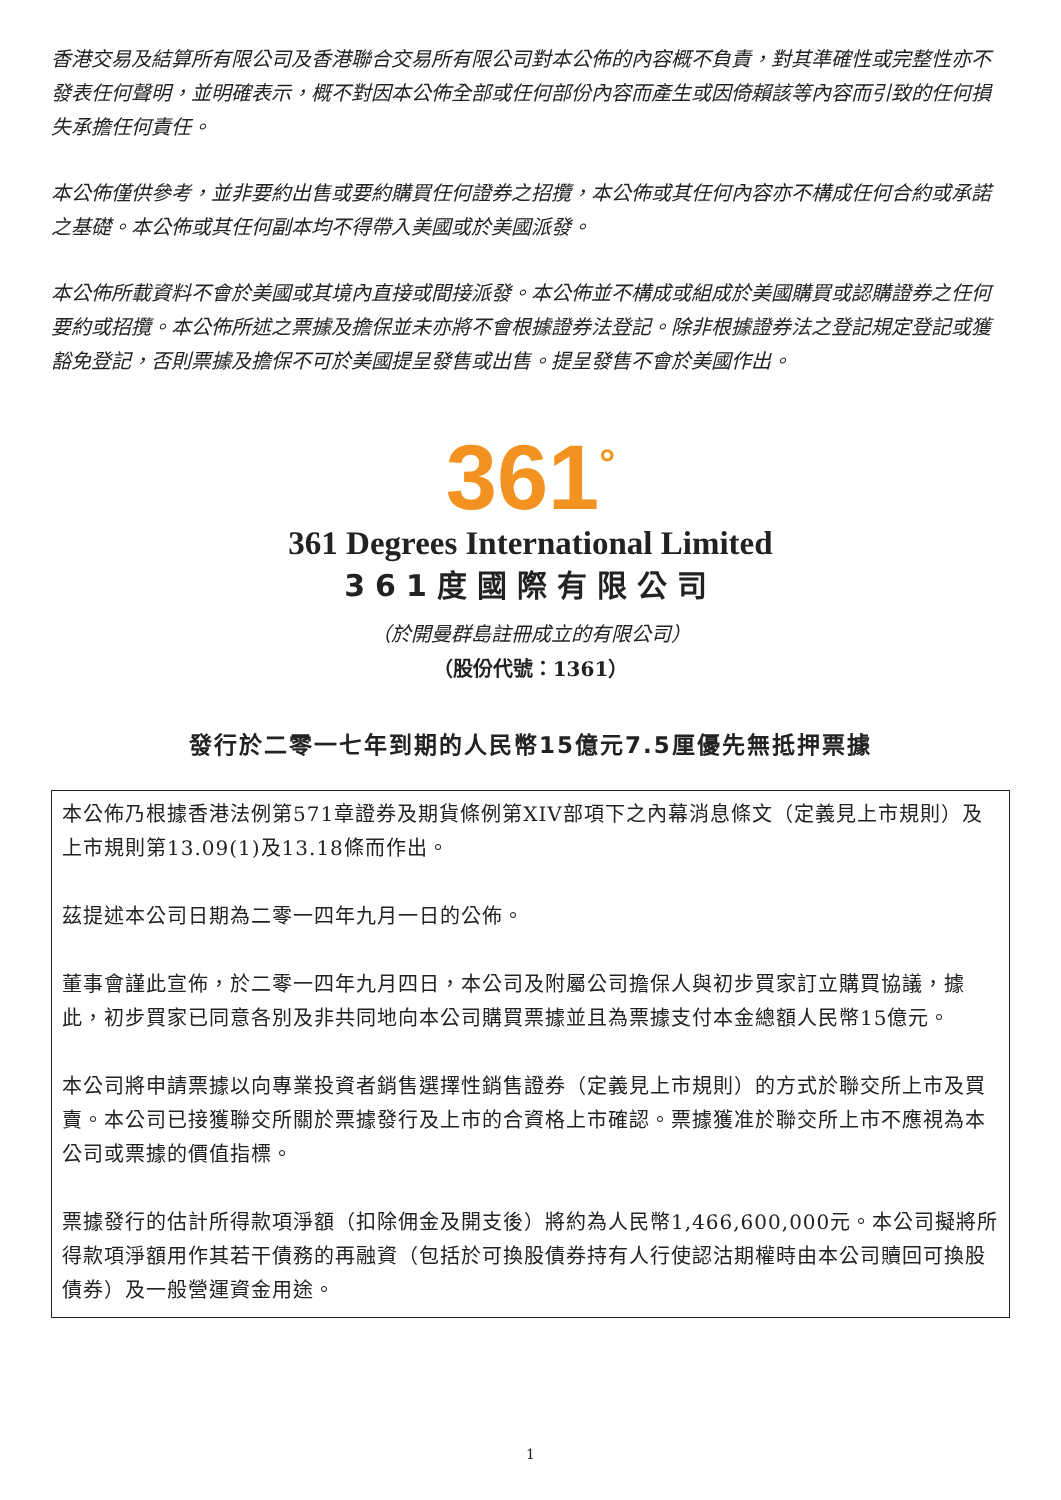香港交易及結算所有限公司及香港聯合交易所有限公司對本公佈的內容概不負責，對其準確性或完整性亦不發表任何聲明，並明確表示，概不對因本公佈全部或任何部份內容而產生或因倚賴該等內容而引致的任何損失承擔任何責任。
本公佈僅供參考，並非要約出售或要約購買任何證券之招攬，本公佈或其任何內容亦不構成任何合約或承諾之基礎。本公佈或其任何副本均不得帶入美國或於美國派發。
本公佈所載資料不會於美國或其境內直接或間接派發。本公佈並不構成或組成於美國購買或認購證券之任何要約或招攬。本公佈所述之票據及擔保並未亦將不會根據證券法登記。除非根據證券法之登記規定登記或獲豁免登記，否則票據及擔保不可於美國提呈發售或出售。提呈發售不會於美國作出。
361<sup>°</sup>
361 Degrees International Limited
361度國際有限公司
（於開曼群島註冊成立的有限公司）
（股份代號：1361）
發行於二零一七年到期的人民幣15億元7.5厘優先無抵押票據
本公佈乃根據香港法例第571章證券及期貨條例第XIV部項下之內幕消息條文（定義見上市規則）及上市規則第13.09(1)及13.18條而作出。
茲提述本公司日期為二零一四年九月一日的公佈。
董事會謹此宣佈，於二零一四年九月四日，本公司及附屬公司擔保人與初步買家訂立購買協議，據此，初步買家已同意各別及非共同地向本公司購買票據並且為票據支付本金總額人民幣15億元。
本公司將申請票據以向專業投資者銷售選擇性銷售證券（定義見上市規則）的方式於聯交所上市及買賣。本公司已接獲聯交所關於票據發行及上市的合資格上市確認。票據獲准於聯交所上市不應視為本公司或票據的價值指標。
票據發行的估計所得款項淨額（扣除佣金及開支後）將約為人民幣1,466,600,000元。本公司擬將所得款項淨額用作其若干債務的再融資（包括於可換股債券持有人行使認沽期權時由本公司贖回可換股債券）及一般營運資金用途。
1